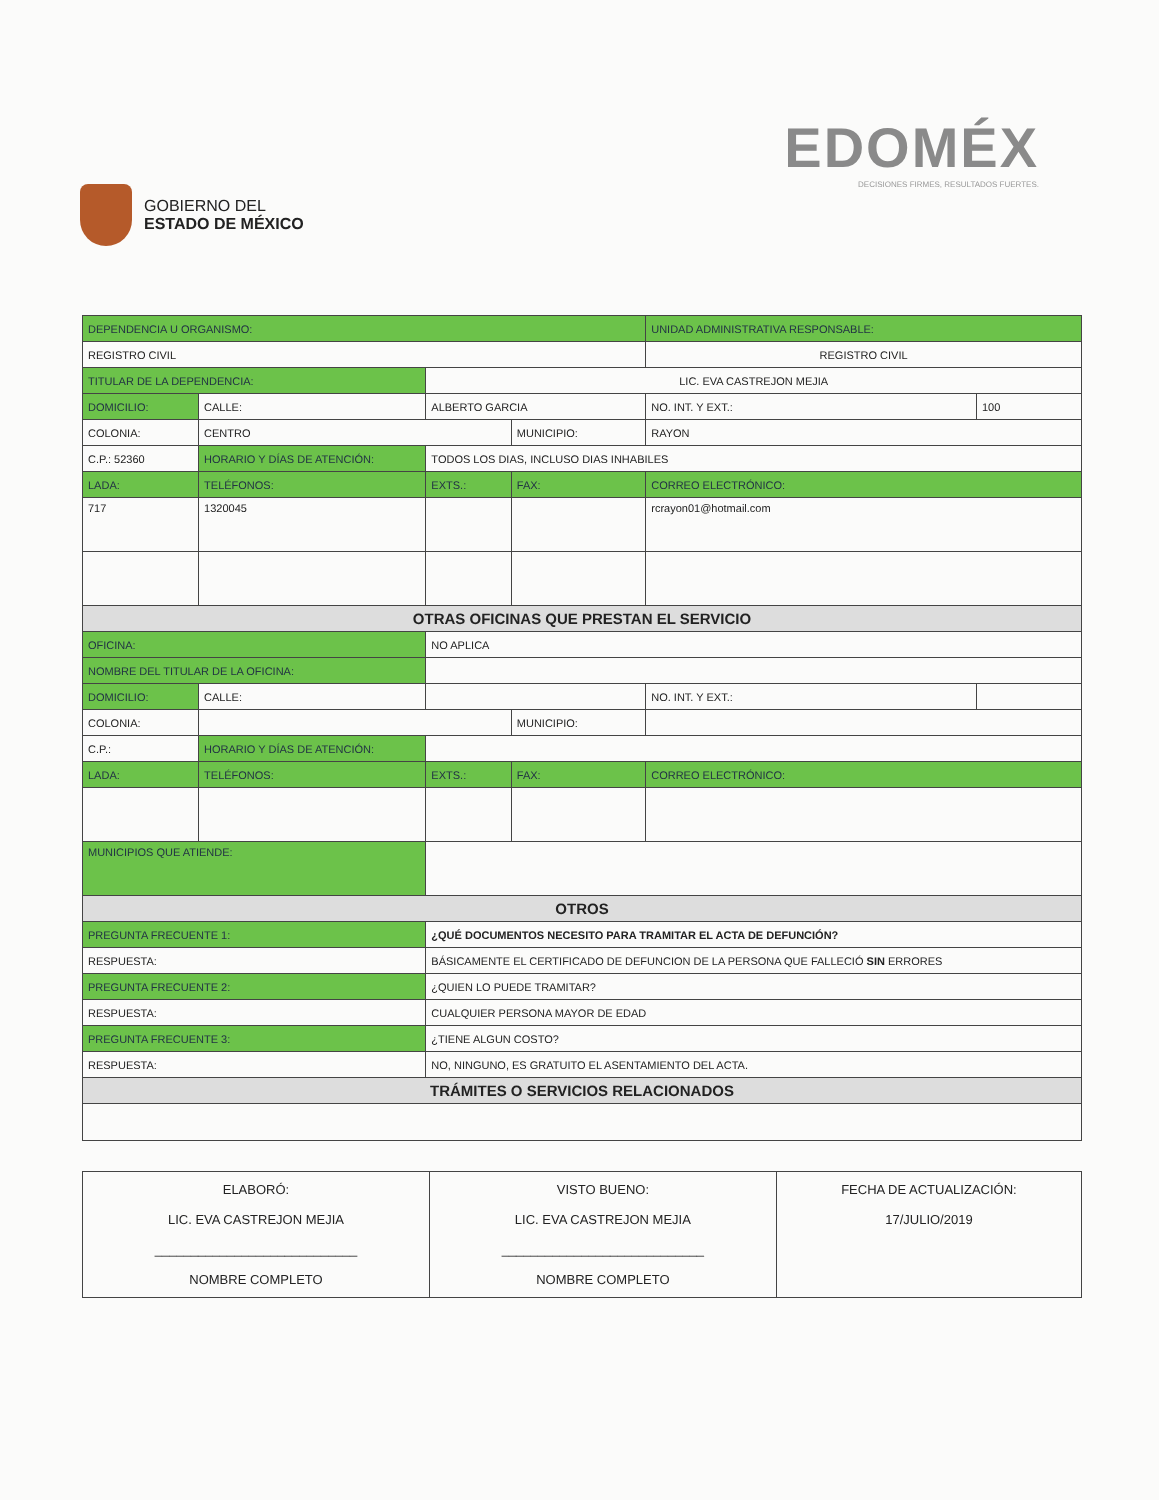GOBIERNO DEL
ESTADO DE MÉXICO
EDOMÉX
DECISIONES FIRMES, RESULTADOS FUERTES.
| DEPENDENCIA U ORGANISMO: | | | | | | UNIDAD ADMINISTRATIVA RESPONSABLE: | | |
| REGISTRO CIVIL | | | | | | REGISTRO CIVIL | | |
| TITULAR DE LA DEPENDENCIA: | | | LIC. EVA CASTREJON MEJIA | | | | | |
| DOMICILIO: | CALLE: | ALBERTO GARCIA | | | | | NO. INT. Y EXT.: | 100 |
| COLONIA: | CENTRO | | | | MUNICIPIO: | RAYON | | |
| C.P.: 52360 | HORARIO Y DÍAS DE ATENCIÓN: | | TODOS LOS DIAS, INCLUSO DIAS INHABILES | | | | | |
| LADA: | TELÉFONOS: | | EXTS.: | FAX: | | CORREO ELECTRÓNICO: | | |
| 717 | 1320045 | | | | | rcrayon01@hotmail.com | | |
| OTRAS OFICINAS QUE PRESTAN EL SERVICIO | | | | | | | | |
| OFICINA: | | NO APLICA | | | | | | |
| NOMBRE DEL TITULAR DE LA OFICINA: | | | | | | | | |
| DOMICILIO: | CALLE: | | | | | | NO. INT. Y EXT.: | |
| COLONIA: | | | | | MUNICIPIO: | | | |
| C.P.: | HORARIO Y DÍAS DE ATENCIÓN: | | | | | | | |
| LADA: | TELÉFONOS: | | EXTS.: | FAX: | | CORREO ELECTRÓNICO: | | |
| MUNICIPIOS QUE ATIENDE: | | | | | | | | |
| OTROS | | | | | | | | |
| PREGUNTA FRECUENTE 1: | | ¿QUÉ DOCUMENTOS NECESITO PARA TRAMITAR EL ACTA DE DEFUNCIÓN? | | | | | | |
| RESPUESTA: | | BÁSICAMENTE EL CERTIFICADO DE DEFUNCION DE LA PERSONA QUE FALLECIÓ SIN ERRORES | | | | | | |
| PREGUNTA FRECUENTE 2: | | ¿QUIEN LO PUEDE TRAMITAR? | | | | | | |
| RESPUESTA: | | CUALQUIER PERSONA MAYOR DE EDAD | | | | | | |
| PREGUNTA FRECUENTE 3: | | ¿TIENE ALGUN COSTO? | | | | | | |
| RESPUESTA: | | NO, NINGUNO, ES GRATUITO EL ASENTAMIENTO DEL ACTA. | | | | | | |
| TRÁMITES O SERVICIOS RELACIONADOS | | | | | | | | |
| ELABORÓ: LIC. EVA CASTREJON MEJIA ____________________________ NOMBRE COMPLETO | VISTO BUENO: LIC. EVA CASTREJON MEJIA ____________________________ NOMBRE COMPLETO | FECHA DE ACTUALIZACIÓN: 17/JULIO/2019 |